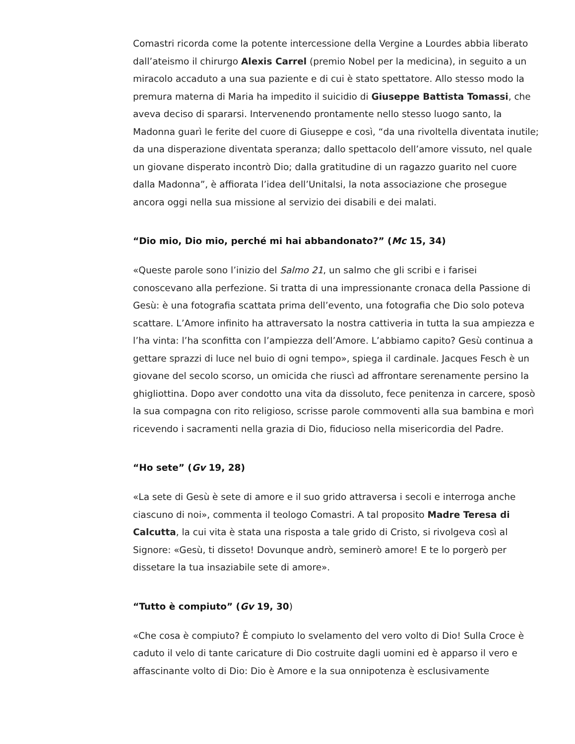Comastri ricorda come la potente intercessione della Vergine a Lourdes abbia liberato dall’ateismo il chirurgo Alexis Carrel (premio Nobel per la medicina), in seguito a un miracolo accaduto a una sua paziente e di cui è stato spettatore. Allo stesso modo la premura materna di Maria ha impedito il suicidio di Giuseppe Battista Tomassi, che aveva deciso di spararsi. Intervenendo prontamente nello stesso luogo santo, la Madonna guarì le ferite del cuore di Giuseppe e così, “da una rivoltella diventata inutile; da una disperazione diventata speranza; dallo spettacolo dell’amore vissuto, nel quale un giovane disperato incontrò Dio; dalla gratitudine di un ragazzo guarito nel cuore dalla Madonna”, è affiorata l’idea dell’Unitalsi, la nota associazione che prosegue ancora oggi nella sua missione al servizio dei disabili e dei malati.
“Dio mio, Dio mio, perché mi hai abbandonato?” (Mc 15, 34)
«Queste parole sono l’inizio del Salmo 21, un salmo che gli scribi e i farisei conoscevano alla perfezione. Si tratta di una impressionante cronaca della Passione di Gesù: è una fotografia scattata prima dell’evento, una fotografia che Dio solo poteva scattare. L’Amore infinito ha attraversato la nostra cattiveria in tutta la sua ampiezza e l’ha vinta: l’ha sconfitta con l’ampiezza dell’Amore. L’abbiamo capito? Gesù continua a gettare sprazzi di luce nel buio di ogni tempo», spiega il cardinale. Jacques Fesch è un giovane del secolo scorso, un omicida che riuscì ad affrontare serenamente persino la ghigliottina. Dopo aver condotto una vita da dissoluto, fece penitenza in carcere, sposò la sua compagna con rito religioso, scrisse parole commoventi alla sua bambina e morì ricevendo i sacramenti nella grazia di Dio, fiducioso nella misericordia del Padre.
“Ho sete” (Gv 19, 28)
«La sete di Gesù è sete di amore e il suo grido attraversa i secoli e interroga anche ciascuno di noi», commenta il teologo Comastri. A tal proposito Madre Teresa di Calcutta, la cui vita è stata una risposta a tale grido di Cristo, si rivolgeva così al Signore: «Gesù, ti disseto! Dovunque andrò, seminerò amore! E te lo porgerò per dissetare la tua insaziabile sete di amore».
“Tutto è compiuto” (Gv 19, 30)
«Che cosa è compiuto? È compiuto lo svelamento del vero volto di Dio! Sulla Croce è caduto il velo di tante caricature di Dio costruite dagli uomini ed è apparso il vero e affascinante volto di Dio: Dio è Amore e la sua onnipotenza è esclusivamente